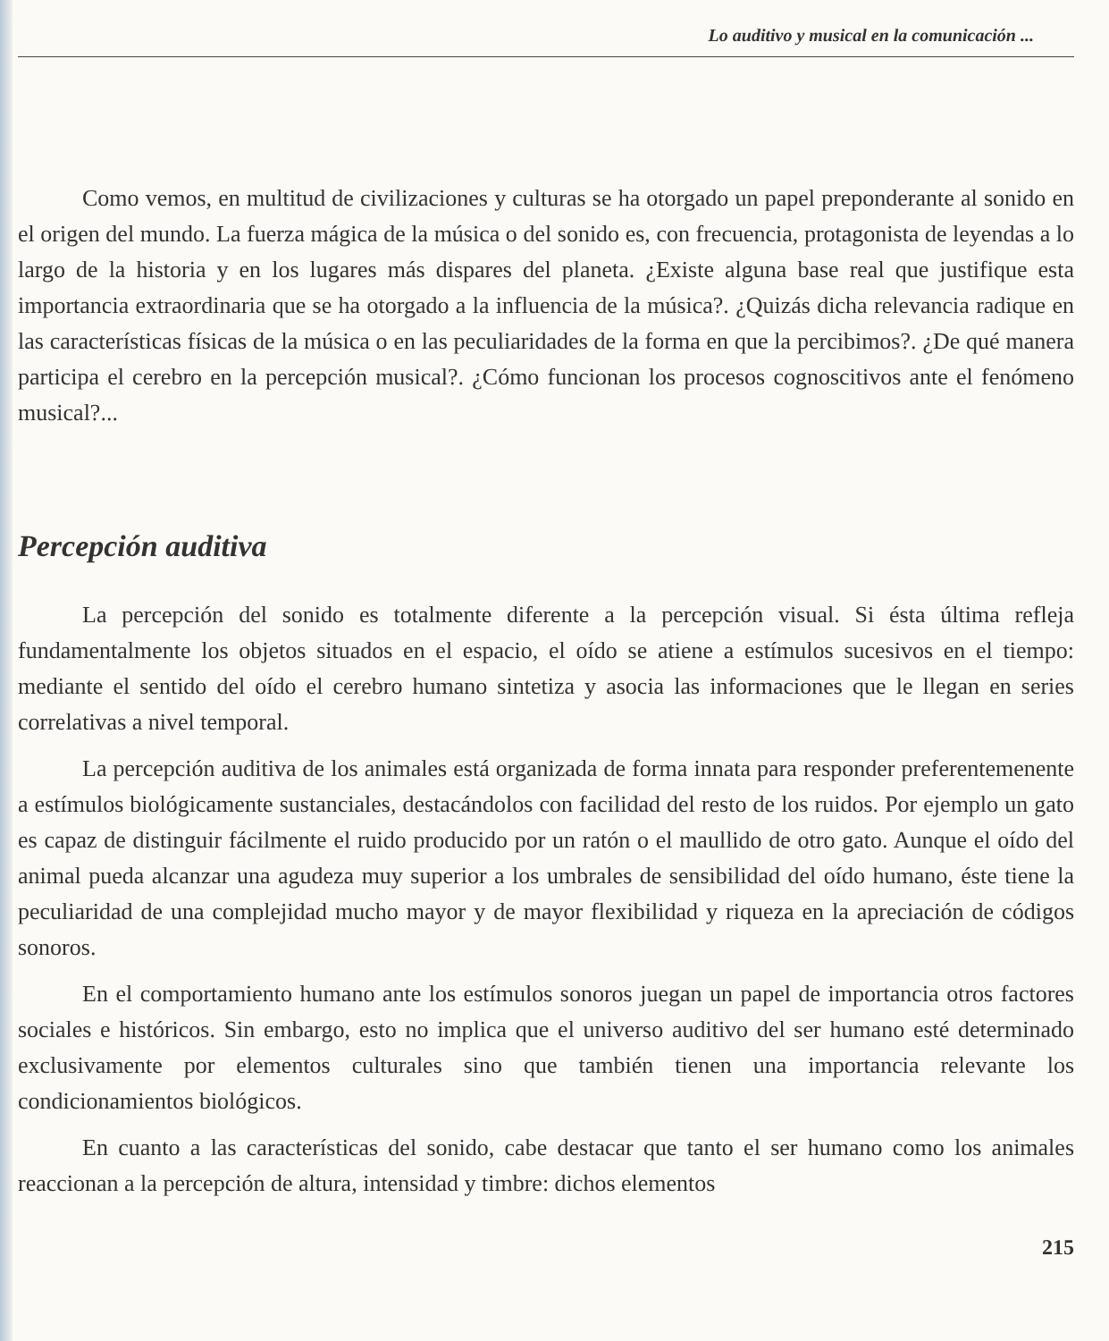Lo auditivo y musical en la comunicación ...
Como vemos, en multitud de civilizaciones y culturas se ha otorgado un papel preponderante al sonido en el origen del mundo. La fuerza mágica de la música o del sonido es, con frecuencia, protagonista de leyendas a lo largo de la historia y en los lugares más dispares del planeta. ¿Existe alguna base real que justifique esta importancia extraordinaria que se ha otorgado a la influencia de la música?. ¿Quizás dicha relevancia radique en las características físicas de la música o en las peculiaridades de la forma en que la percibimos?. ¿De qué manera participa el cerebro en la percepción musical?. ¿Cómo funcionan los procesos cognoscitivos ante el fenómeno musical?...
Percepción auditiva
La percepción del sonido es totalmente diferente a la percepción visual. Si ésta última refleja fundamentalmente los objetos situados en el espacio, el oído se atiene a estímulos sucesivos en el tiempo: mediante el sentido del oído el cerebro humano sintetiza y asocia las informaciones que le llegan en series correlativas a nivel temporal.
La percepción auditiva de los animales está organizada de forma innata para responder preferentemenente a estímulos biológicamente sustanciales, destacándolos con facilidad del resto de los ruidos. Por ejemplo un gato es capaz de distinguir fácilmente el ruido producido por un ratón o el maullido de otro gato. Aunque el oído del animal pueda alcanzar una agudeza muy superior a los umbrales de sensibilidad del oído humano, éste tiene la peculiaridad de una complejidad mucho mayor y de mayor flexibilidad y riqueza en la apreciación de códigos sonoros.
En el comportamiento humano ante los estímulos sonoros juegan un papel de importancia otros factores sociales e históricos. Sin embargo, esto no implica que el universo auditivo del ser humano esté determinado exclusivamente por elementos culturales sino que también tienen una importancia relevante los condicionamientos biológicos.
En cuanto a las características del sonido, cabe destacar que tanto el ser humano como los animales reaccionan a la percepción de altura, intensidad y timbre: dichos elementos
215